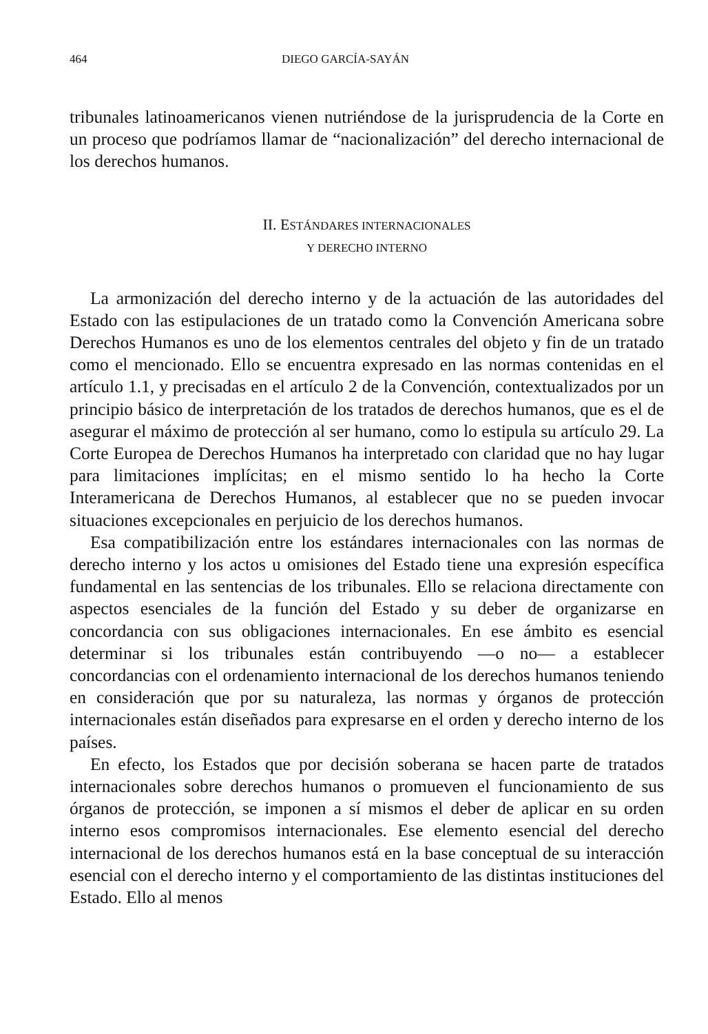464 DIEGO GARCÍA-SAYÁN
tribunales latinoamericanos vienen nutriéndose de la jurisprudencia de la Corte en un proceso que podríamos llamar de “nacionalización” del derecho internacional de los derechos humanos.
II. ESTÁNDARES INTERNACIONALES
Y DERECHO INTERNO
La armonización del derecho interno y de la actuación de las autoridades del Estado con las estipulaciones de un tratado como la Convención Americana sobre Derechos Humanos es uno de los elementos centrales del objeto y fin de un tratado como el mencionado. Ello se encuentra expresado en las normas contenidas en el artículo 1.1, y precisadas en el artículo 2 de la Convención, contextualizados por un principio básico de interpretación de los tratados de derechos humanos, que es el de asegurar el máximo de protección al ser humano, como lo estipula su artículo 29. La Corte Europea de Derechos Humanos ha interpretado con claridad que no hay lugar para limitaciones implícitas; en el mismo sentido lo ha hecho la Corte Interamericana de Derechos Humanos, al establecer que no se pueden invocar situaciones excepcionales en perjuicio de los derechos humanos.
Esa compatibilización entre los estándares internacionales con las normas de derecho interno y los actos u omisiones del Estado tiene una expresión específica fundamental en las sentencias de los tribunales. Ello se relaciona directamente con aspectos esenciales de la función del Estado y su deber de organizarse en concordancia con sus obligaciones internacionales. En ese ámbito es esencial determinar si los tribunales están contribuyendo —o no— a establecer concordancias con el ordenamiento internacional de los derechos humanos teniendo en consideración que por su naturaleza, las normas y órganos de protección internacionales están diseñados para expresarse en el orden y derecho interno de los países.
En efecto, los Estados que por decisión soberana se hacen parte de tratados internacionales sobre derechos humanos o promueven el funcionamiento de sus órganos de protección, se imponen a sí mismos el deber de aplicar en su orden interno esos compromisos internacionales. Ese elemento esencial del derecho internacional de los derechos humanos está en la base conceptual de su interacción esencial con el derecho interno y el comportamiento de las distintas instituciones del Estado. Ello al menos